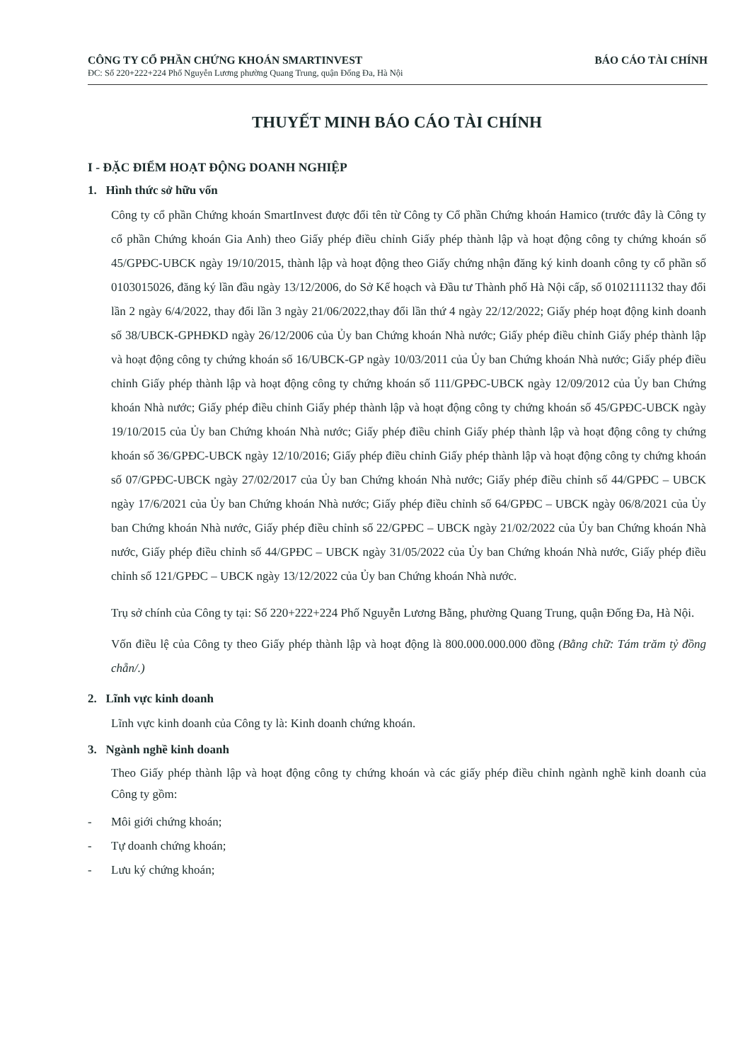CÔNG TY CỔ PHẦN CHỨNG KHOÁN SMARTINVEST BÁO CÁO TÀI CHÍNH
ĐC: Số 220+222+224 Phố Nguyễn Lương phường Quang Trung, quận Đống Đa, Hà Nội
THUYẾT MINH BÁO CÁO TÀI CHÍNH
I - ĐẶC ĐIỂM HOẠT ĐỘNG DOANH NGHIỆP
1. Hình thức sở hữu vốn
Công ty cổ phần Chứng khoán SmartInvest được đổi tên từ Công ty Cổ phần Chứng khoán Hamico (trước đây là Công ty cổ phần Chứng khoán Gia Anh) theo Giấy phép điều chỉnh Giấy phép thành lập và hoạt động công ty chứng khoán số 45/GPĐC-UBCK ngày 19/10/2015, thành lập và hoạt động theo Giấy chứng nhận đăng ký kinh doanh công ty cổ phần số 0103015026, đăng ký lần đầu ngày 13/12/2006, do Sở Kế hoạch và Đầu tư Thành phố Hà Nội cấp, số 0102111132 thay đổi lần 2 ngày 6/4/2022, thay đổi lần 3 ngày 21/06/2022,thay đổi lần thứ 4 ngày 22/12/2022; Giấy phép hoạt động kinh doanh số 38/UBCK-GPHĐKD ngày 26/12/2006 của Ủy ban Chứng khoán Nhà nước; Giấy phép điều chỉnh Giấy phép thành lập và hoạt động công ty chứng khoán số 16/UBCK-GP ngày 10/03/2011 của Ủy ban Chứng khoán Nhà nước; Giấy phép điều chỉnh Giấy phép thành lập và hoạt động công ty chứng khoán số 111/GPĐC-UBCK ngày 12/09/2012 của Ủy ban Chứng khoán Nhà nước; Giấy phép điều chỉnh Giấy phép thành lập và hoạt động công ty chứng khoán số 45/GPĐC-UBCK ngày 19/10/2015 của Ủy ban Chứng khoán Nhà nước; Giấy phép điều chỉnh Giấy phép thành lập và hoạt động công ty chứng khoán số 36/GPĐC-UBCK ngày 12/10/2016; Giấy phép điều chỉnh Giấy phép thành lập và hoạt động công ty chứng khoán số 07/GPĐC-UBCK ngày 27/02/2017 của Ủy ban Chứng khoán Nhà nước; Giấy phép điều chỉnh số 44/GPĐC – UBCK ngày 17/6/2021 của Ủy ban Chứng khoán Nhà nước; Giấy phép điều chỉnh số 64/GPĐC – UBCK ngày 06/8/2021 của Ủy ban Chứng khoán Nhà nước, Giấy phép điều chỉnh số 22/GPĐC – UBCK ngày 21/02/2022 của Ủy ban Chứng khoán Nhà nước, Giấy phép điều chỉnh số 44/GPĐC – UBCK ngày 31/05/2022 của Ủy ban Chứng khoán Nhà nước, Giấy phép điều chỉnh số 121/GPĐC – UBCK ngày 13/12/2022 của Ủy ban Chứng khoán Nhà nước.
Trụ sở chính của Công ty tại: Số 220+222+224 Phố Nguyễn Lương Bằng, phường Quang Trung, quận Đống Đa, Hà Nội.
Vốn điều lệ của Công ty theo Giấy phép thành lập và hoạt động là 800.000.000.000 đồng (Bằng chữ: Tám trăm tỷ đồng chẵn/.)
2. Lĩnh vực kinh doanh
Lĩnh vực kinh doanh của Công ty là: Kinh doanh chứng khoán.
3. Ngành nghề kinh doanh
Theo Giấy phép thành lập và hoạt động công ty chứng khoán và các giấy phép điều chỉnh ngành nghề kinh doanh của Công ty gồm:
- Môi giới chứng khoán;
- Tự doanh chứng khoán;
- Lưu ký chứng khoán;